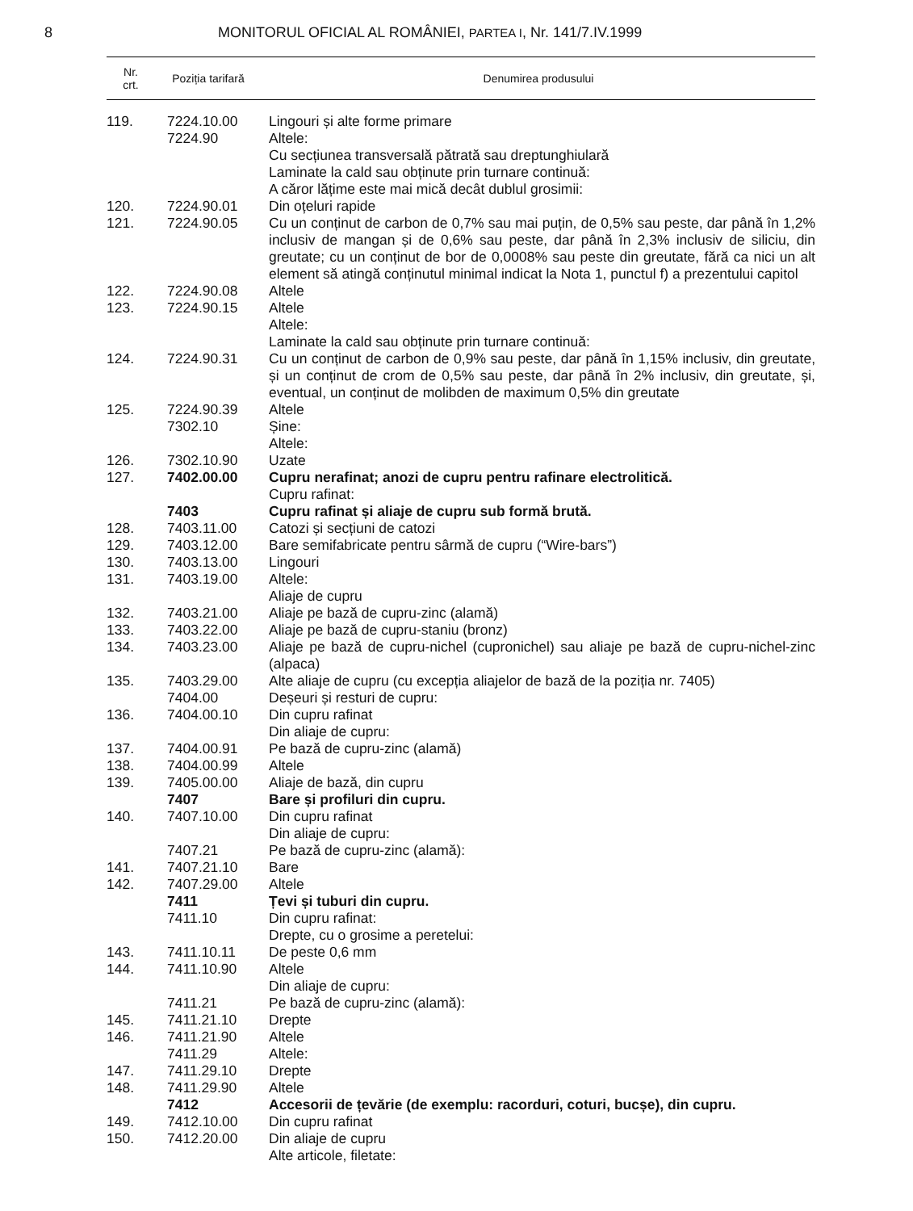8 MONITORUL OFICIAL AL ROMÂNIEI, PARTEA I, Nr. 141/7.IV.1999
| Nr. crt. | Poziția tarifară | Denumirea produsului |
| --- | --- | --- |
| 119. | 7224.10.00 | Lingouri și alte forme primare |
| | 7224.90 | Altele: |
| | | Cu secțiunea transversală pătrată sau dreptunghiulară |
| | | Laminate la cald sau obținute prin turnare continuă: |
| | | A căror lățime este mai mică decât dublul grosimii: |
| 120. | 7224.90.01 | Din oțeluri rapide |
| 121. | 7224.90.05 | Cu un conținut de carbon de 0,7% sau mai puțin, de 0,5% sau peste, dar până în 1,2% inclusiv de mangan și de 0,6% sau peste, dar până în 2,3% inclusiv de siliciu, din greutate; cu un conținut de bor de 0,0008% sau peste din greutate, fără ca nici un alt element să atingă conținutul minimal indicat la Nota 1, punctul f) a prezentului capitol |
| 122. | 7224.90.08 | Altele |
| 123. | 7224.90.15 | Altele |
| | | Altele: |
| | | Laminate la cald sau obținute prin turnare continuă: |
| 124. | 7224.90.31 | Cu un conținut de carbon de 0,9% sau peste, dar până în 1,15% inclusiv, din greutate, și un conținut de crom de 0,5% sau peste, dar până în 2% inclusiv, din greutate, și, eventual, un conținut de molibden de maximum 0,5% din greutate |
| 125. | 7224.90.39 | Altele |
| | 7302.10 | Șine: |
| | | Altele: |
| 126. | 7302.10.90 | Uzate |
| 127. | 7402.00.00 | Cupru nerafinat; anozi de cupru pentru rafinare electrolitică. |
| | | Cupru rafinat: |
| | 7403 | Cupru rafinat și aliaje de cupru sub formă brută. |
| 128. | 7403.11.00 | Catozi și secțiuni de catozi |
| 129. | 7403.12.00 | Bare semifabricate pentru sârmă de cupru (“Wire-bars”) |
| 130. | 7403.13.00 | Lingouri |
| 131. | 7403.19.00 | Altele: |
| | | Aliaje de cupru |
| 132. | 7403.21.00 | Aliaje pe bază de cupru-zinc (alamă) |
| 133. | 7403.22.00 | Aliaje pe bază de cupru-staniu (bronz) |
| 134. | 7403.23.00 | Aliaje pe bază de cupru-nichel (cupronichel) sau aliaje pe bază de cupru-nichel-zinc (alpaca) |
| 135. | 7403.29.00 | Alte aliaje de cupru (cu excepția aliajelor de bază de la poziția nr. 7405) |
| | 7404.00 | Deșeuri și resturi de cupru: |
| 136. | 7404.00.10 | Din cupru rafinat |
| | | Din aliaje de cupru: |
| 137. | 7404.00.91 | Pe bază de cupru-zinc (alamă) |
| 138. | 7404.00.99 | Altele |
| 139. | 7405.00.00 | Aliaje de bază, din cupru |
| | 7407 | Bare și profiluri din cupru. |
| 140. | 7407.10.00 | Din cupru rafinat |
| | | Din aliaje de cupru: |
| | 7407.21 | Pe bază de cupru-zinc (alamă): |
| 141. | 7407.21.10 | Bare |
| 142. | 7407.29.00 | Altele |
| | 7411 | Țevi și tuburi din cupru. |
| | 7411.10 | Din cupru rafinat: |
| | | Drepte, cu o grosime a peretelui: |
| 143. | 7411.10.11 | De peste 0,6 mm |
| 144. | 7411.10.90 | Altele |
| | | Din aliaje de cupru: |
| | 7411.21 | Pe bază de cupru-zinc (alamă): |
| 145. | 7411.21.10 | Drepte |
| 146. | 7411.21.90 | Altele |
| | 7411.29 | Altele: |
| 147. | 7411.29.10 | Drepte |
| 148. | 7411.29.90 | Altele |
| | 7412 | Accesorii de țevărie (de exemplu: racorduri, coturi, bucșe), din cupru. |
| 149. | 7412.10.00 | Din cupru rafinat |
| 150. | 7412.20.00 | Din aliaje de cupru |
| | | Alte articole, filetate: |